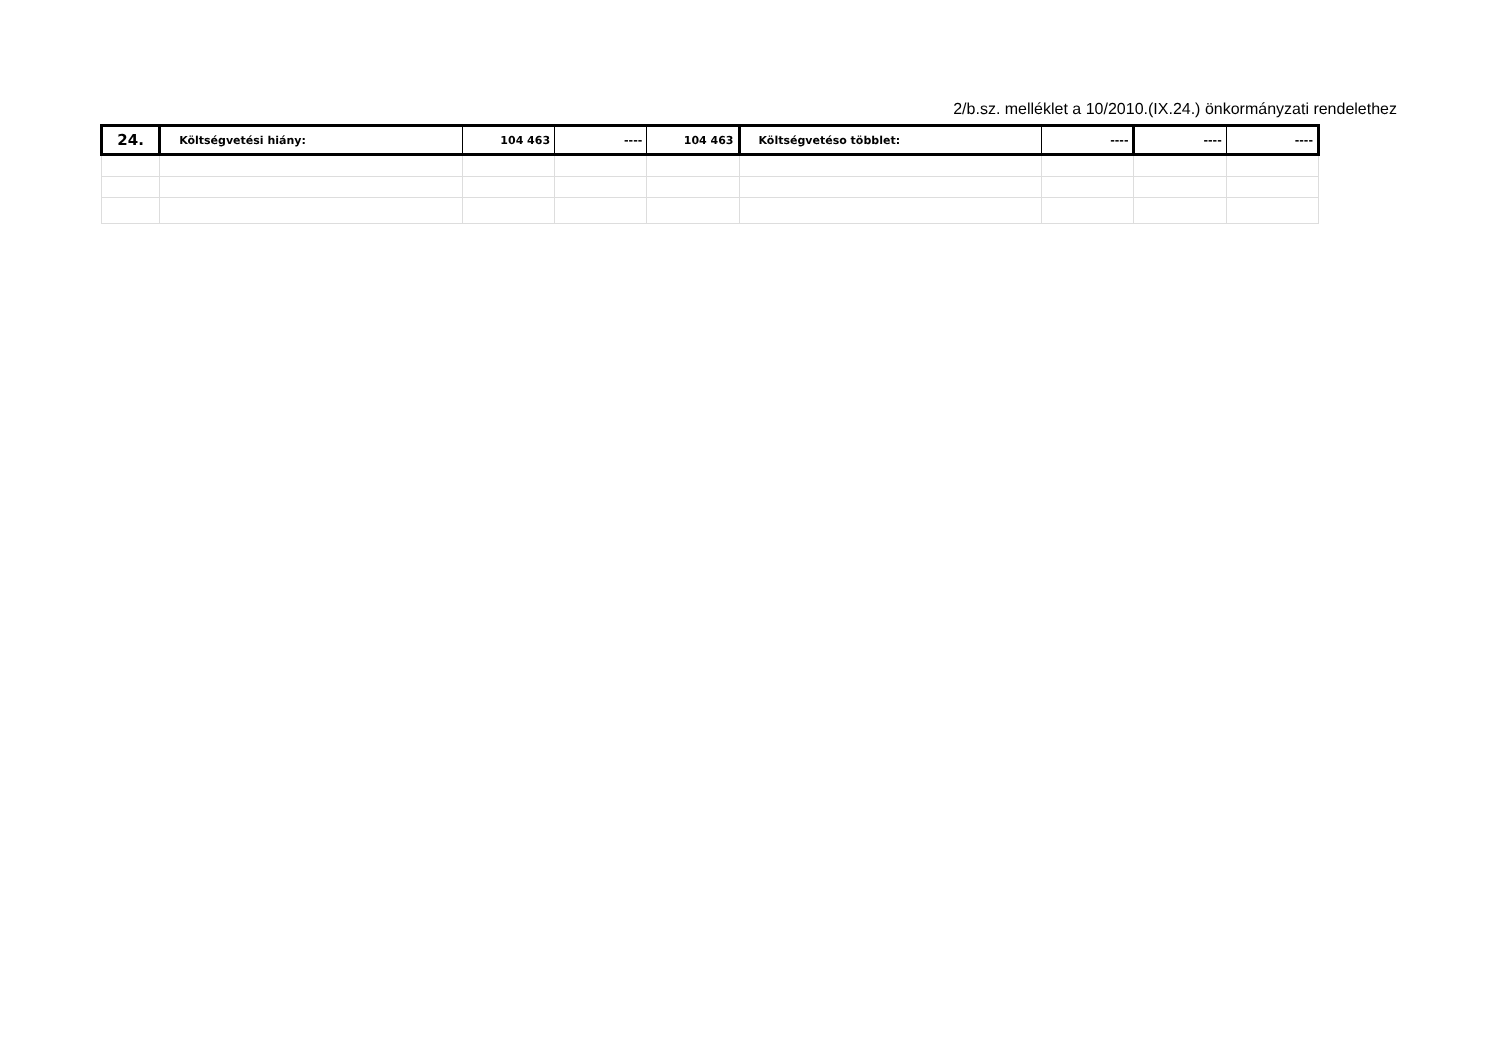2/b.sz. melléklet a 10/2010.(IX.24.) önkormányzati rendelethez
| 24. | Költségvetési hiány: | 104 463 | ---- | 104 463 | Költségvetéso többlet: | ---- | ---- | ---- |